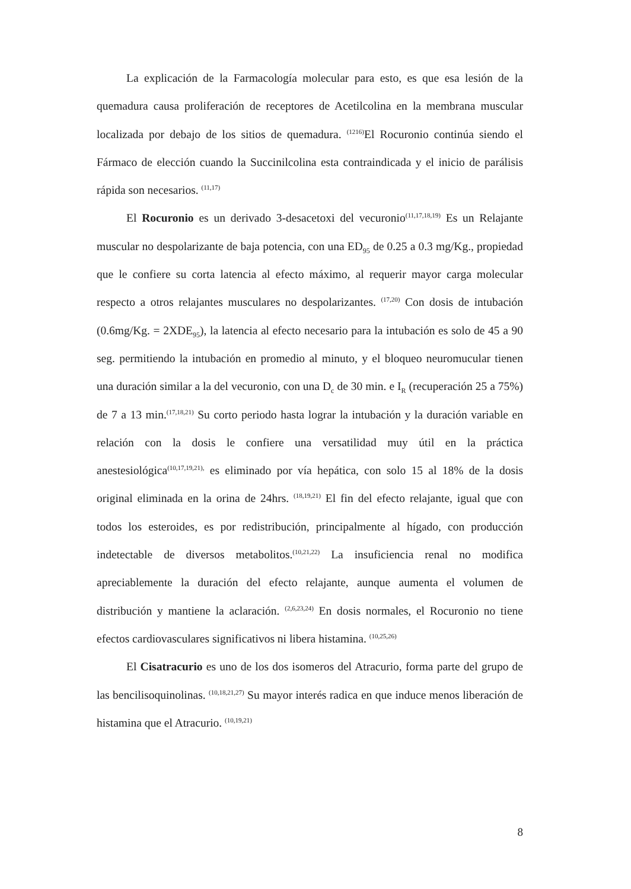La explicación de la Farmacología molecular para esto, es que esa lesión de la quemadura causa proliferación de receptores de Acetilcolina en la membrana muscular localizada por debajo de los sitios de quemadura. <sup>(1216)</sup>El Rocuronio continúa siendo el Fármaco de elección cuando la Succinilcolina esta contraindicada y el inicio de parálisis rápida son necesarios. <sup>(11,17)</sup>
El Rocuronio es un derivado 3-desacetoxi del vecuronio<sup>(11,17,18,19)</sup> Es un Relajante muscular no despolarizante de baja potencia, con una ED<sub>95</sub> de 0.25 a 0.3 mg/Kg., propiedad que le confiere su corta latencia al efecto máximo, al requerir mayor carga molecular respecto a otros relajantes musculares no despolarizantes. <sup>(17,20)</sup> Con dosis de intubación (0.6mg/Kg. = 2XDE<sub>95</sub>), la latencia al efecto necesario para la intubación es solo de 45 a 90 seg. permitiendo la intubación en promedio al minuto, y el bloqueo neuromucular tienen una duración similar a la del vecuronio, con una D<sub>c</sub> de 30 min. e I<sub>R</sub> (recuperación 25 a 75%) de 7 a 13 min.<sup>(17,18,21)</sup> Su corto periodo hasta lograr la intubación y la duración variable en relación con la dosis le confiere una versatilidad muy útil en la práctica anestesiológica<sup>(10,17,19,21),</sup> es eliminado por vía hepática, con solo 15 al 18% de la dosis original eliminada en la orina de 24hrs. <sup>(18,19,21)</sup> El fin del efecto relajante, igual que con todos los esteroides, es por redistribución, principalmente al hígado, con producción indetectable de diversos metabolitos.<sup>(10,21,22)</sup> La insuficiencia renal no modifica apreciablemente la duración del efecto relajante, aunque aumenta el volumen de distribución y mantiene la aclaración. <sup>(2,6,23,24)</sup> En dosis normales, el Rocuronio no tiene efectos cardiovasculares significativos ni libera histamina. <sup>(10,25,26)</sup>
El Cisatracurio es uno de los dos isomeros del Atracurio, forma parte del grupo de las bencilisoquinolinas. <sup>(10,18,21,27)</sup> Su mayor interés radica en que induce menos liberación de histamina que el Atracurio. <sup>(10,19,21)</sup>
8